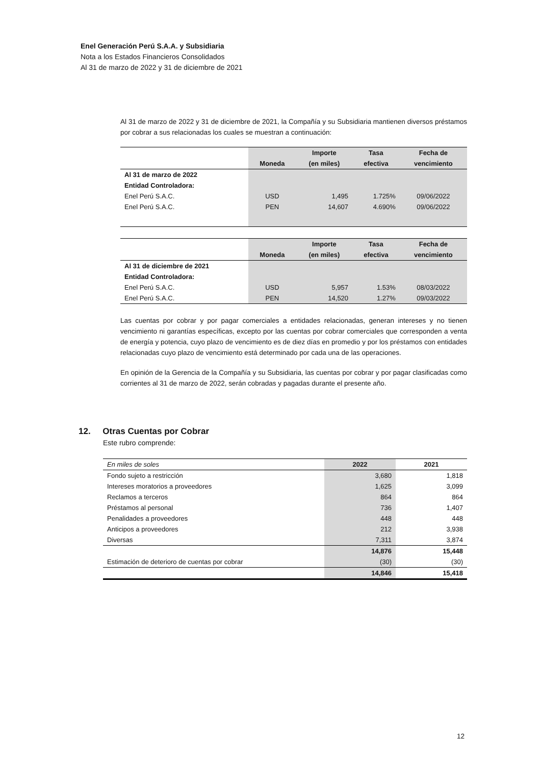Enel Generación Perú S.A.A. y Subsidiaria
Nota a los Estados Financieros Consolidados
Al 31 de marzo de 2022 y 31 de diciembre de 2021
Al 31 de marzo de 2022 y 31 de diciembre de 2021, la Compañía y su Subsidiaria mantienen diversos préstamos por cobrar a sus relacionadas los cuales se muestran a continuación:
| | | Importe | Tasa | Fecha de |
| --- | --- | --- | --- | --- |
| | Moneda | (en miles) | efectiva | vencimiento |
| Al 31 de marzo de 2022 | | | | |
| Entidad Controladora: | | | | |
| Enel Perú S.A.C. | USD | 1,495 | 1.725% | 09/06/2022 |
| Enel Perú S.A.C. | PEN | 14,607 | 4.690% | 09/06/2022 |
| | | Importe | Tasa | Fecha de |
| --- | --- | --- | --- | --- |
| | Moneda | (en miles) | efectiva | vencimiento |
| Al 31 de diciembre de 2021 | | | | |
| Entidad Controladora: | | | | |
| Enel Perú S.A.C. | USD | 5,957 | 1.53% | 08/03/2022 |
| Enel Perú S.A.C. | PEN | 14,520 | 1.27% | 09/03/2022 |
Las cuentas por cobrar y por pagar comerciales a entidades relacionadas, generan intereses y no tienen vencimiento ni garantías específicas, excepto por las cuentas por cobrar comerciales que corresponden a venta de energía y potencia, cuyo plazo de vencimiento es de diez días en promedio y por los préstamos con entidades relacionadas cuyo plazo de vencimiento está determinado por cada una de las operaciones.
En opinión de la Gerencia de la Compañía y su Subsidiaria, las cuentas por cobrar y por pagar clasificadas como corrientes al 31 de marzo de 2022, serán cobradas y pagadas durante el presente año.
12. Otras Cuentas por Cobrar
Este rubro comprende:
| En miles de soles | 2022 | 2021 |
| Fondo sujeto a restricción | 3,680 | 1,818 |
| Intereses moratorios a proveedores | 1,625 | 3,099 |
| Reclamos a terceros | 864 | 864 |
| Préstamos al personal | 736 | 1,407 |
| Penalidades a proveedores | 448 | 448 |
| Anticipos a proveedores | 212 | 3,938 |
| Diversas | 7,311 | 3,874 |
| | 14,876 | 15,448 |
| Estimación de deterioro de cuentas por cobrar | (30) | (30) |
| | 14,846 | 15,418 |
12